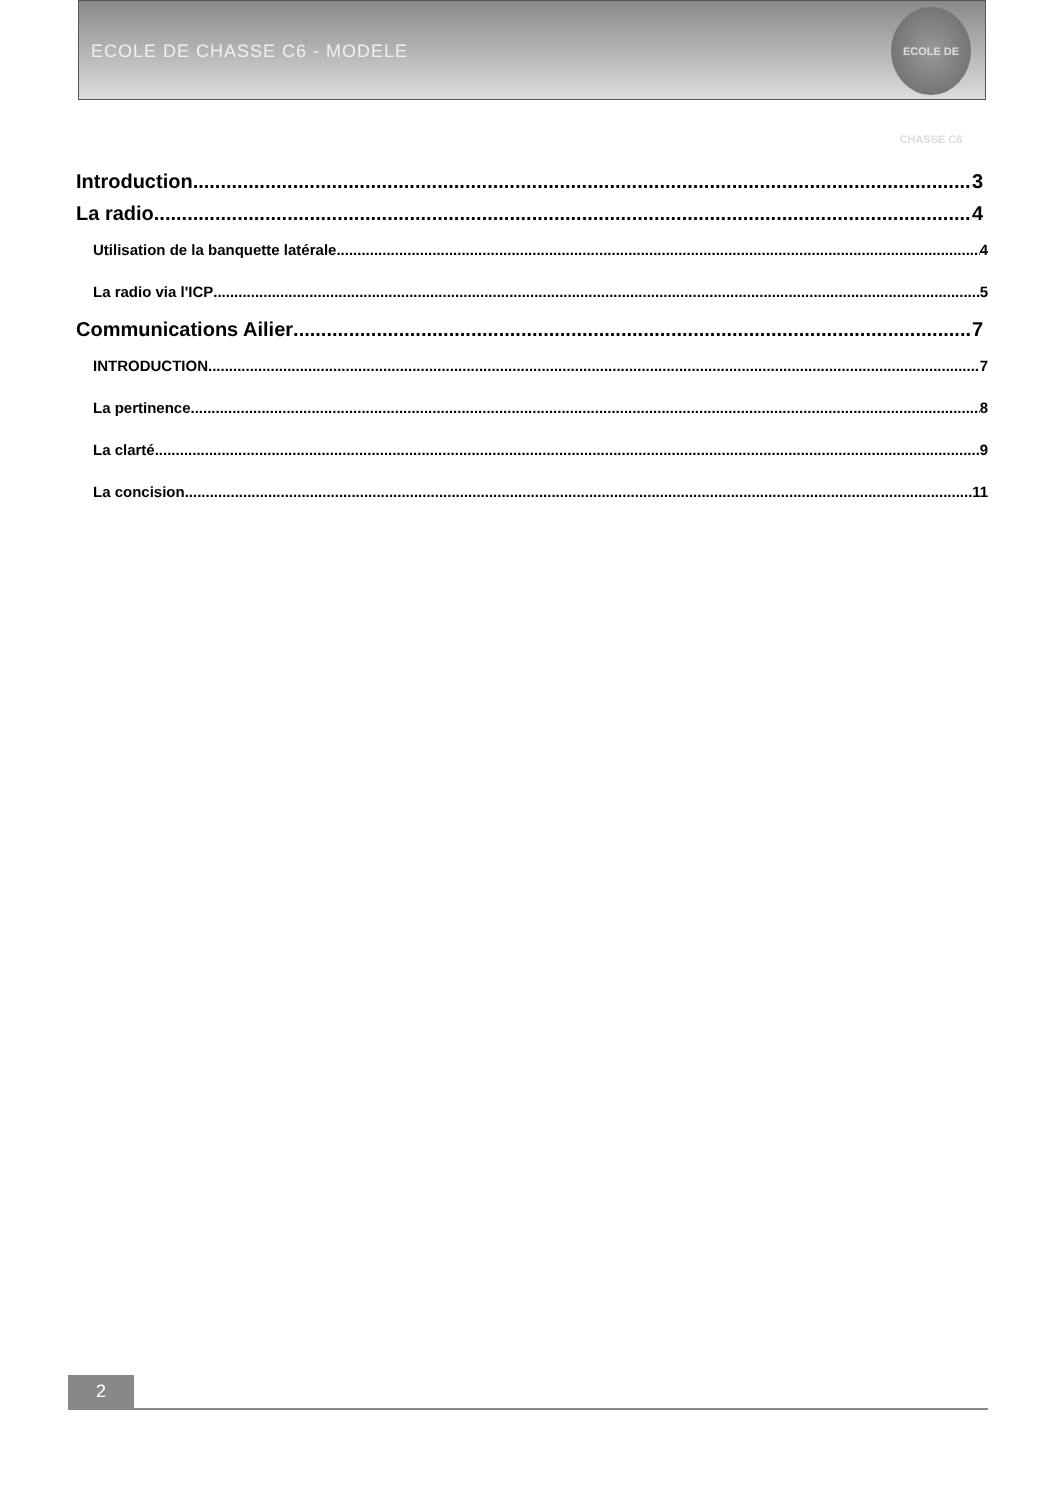ECOLE DE CHASSE C6 - MODELE
ECOLE DE CHASSE C6
Introduction 3
La radio 4
Utilisation de la banquette latérale 4
La radio via l'ICP 5
Communications Ailier 7
INTRODUCTION 7
La pertinence 8
La clarté 9
La concision 11
2